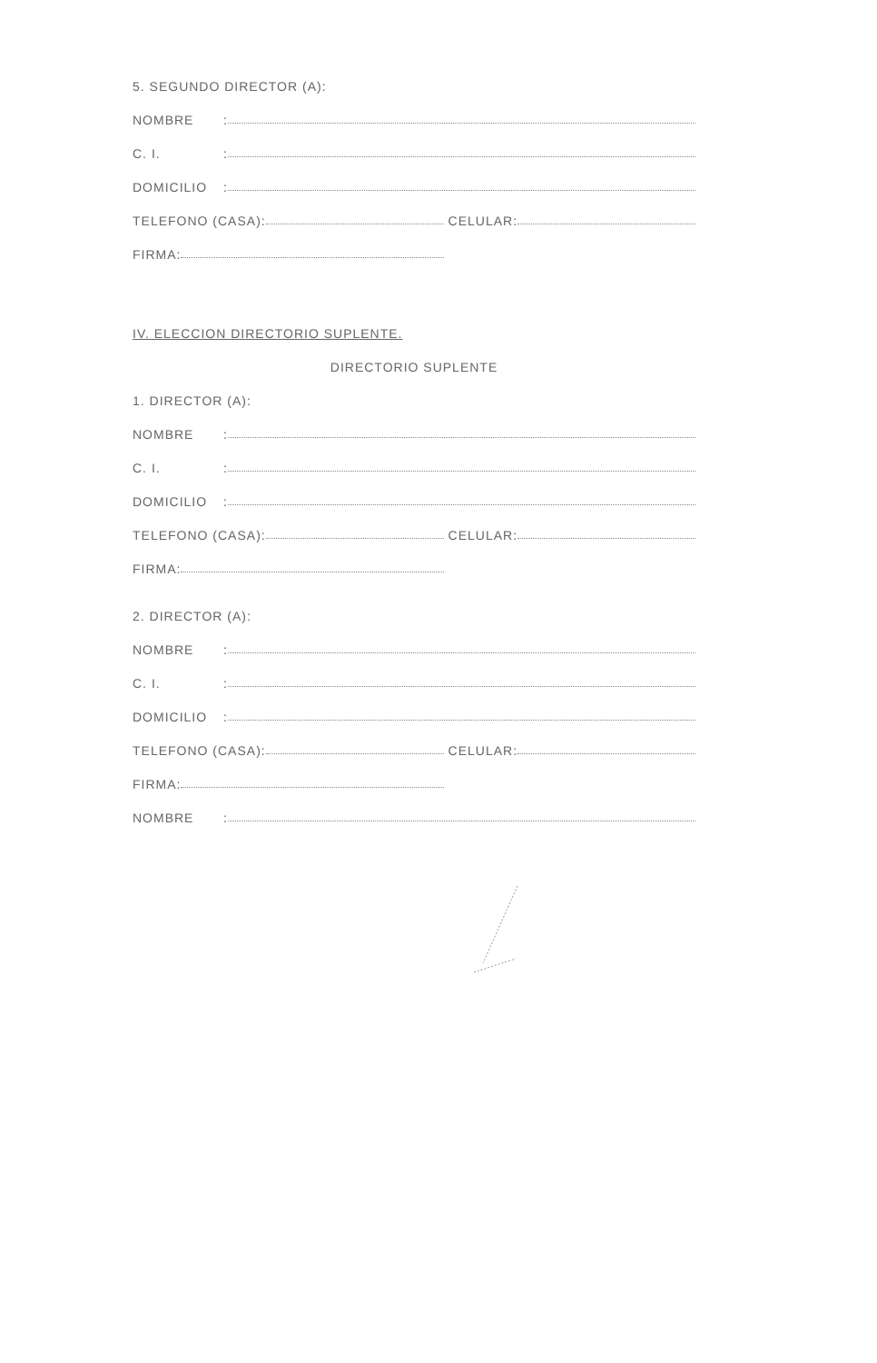5. SEGUNDO DIRECTOR (A):
NOMBRE:
C. I.:
DOMICILIO:
TELEFONO (CASA): CELULAR:
FIRMA:
IV. ELECCION DIRECTORIO SUPLENTE.
DIRECTORIO SUPLENTE
1. DIRECTOR (A):
NOMBRE:
C. I.:
DOMICILIO:
TELEFONO (CASA): CELULAR:
FIRMA:
2. DIRECTOR (A):
NOMBRE:
C. I.:
DOMICILIO:
TELEFONO (CASA): CELULAR:
FIRMA:
NOMBRE: